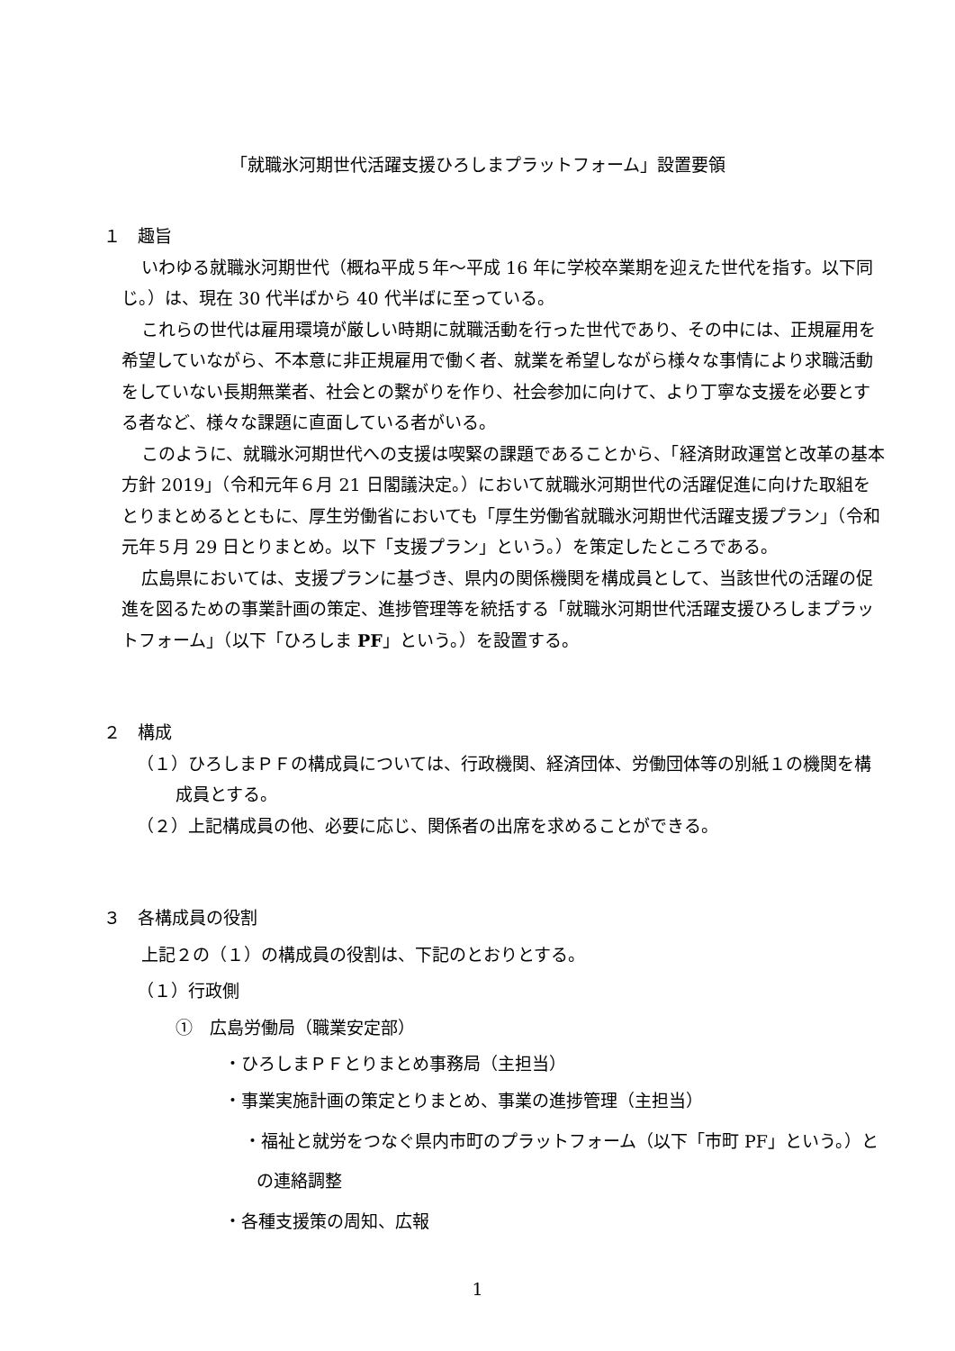「就職氷河期世代活躍支援ひろしまプラットフォーム」設置要領
１　趣旨
いわゆる就職氷河期世代（概ね平成５年～平成 16 年に学校卒業期を迎えた世代を指す。以下同じ。）は、現在 30 代半ばから 40 代半ばに至っている。
これらの世代は雇用環境が厳しい時期に就職活動を行った世代であり、その中には、正規雇用を希望していながら、不本意に非正規雇用で働く者、就業を希望しながら様々な事情により求職活動をしていない長期無業者、社会との繋がりを作り、社会参加に向けて、より丁寧な支援を必要とする者など、様々な課題に直面している者がいる。
このように、就職氷河期世代への支援は喫緊の課題であることから、「経済財政運営と改革の基本方針 2019」（令和元年６月 21 日閣議決定。）において就職氷河期世代の活躍促進に向けた取組をとりまとめるとともに、厚生労働省においても「厚生労働省就職氷河期世代活躍支援プラン」（令和元年５月 29 日とりまとめ。以下「支援プラン」という。）を策定したところである。
広島県においては、支援プランに基づき、県内の関係機関を構成員として、当該世代の活躍の促進を図るための事業計画の策定、進捗管理等を統括する「就職氷河期世代活躍支援ひろしまプラットフォーム」（以下「ひろしま PF」という。）を設置する。
２　構成
（１）ひろしまＰＦの構成員については、行政機関、経済団体、労働団体等の別紙１の機関を構成員とする。
（２）上記構成員の他、必要に応じ、関係者の出席を求めることができる。
３　各構成員の役割
上記２の（１）の構成員の役割は、下記のとおりとする。
（１）行政側
①　広島労働局（職業安定部）
・ひろしまＰＦとりまとめ事務局（主担当）
・事業実施計画の策定とりまとめ、事業の進捗管理（主担当）
・福祉と就労をつなぐ県内市町のプラットフォーム（以下「市町 PF」という。）との連絡調整
・各種支援策の周知、広報
1